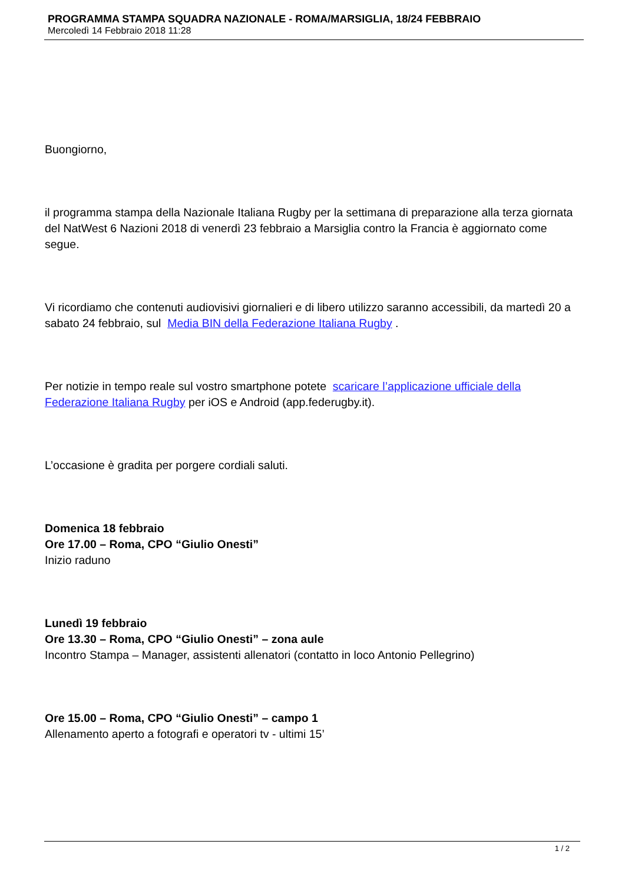PROGRAMMA STAMPA SQUADRA NAZIONALE - ROMA/MARSIGLIA, 18/24 FEBBRAIO
Mercoledì 14 Febbraio 2018 11:28
Buongiorno,
il programma stampa della Nazionale Italiana Rugby per la settimana di preparazione alla terza giornata del NatWest 6 Nazioni 2018 di venerdì 23 febbraio a Marsiglia contro la Francia è aggiornato come segue.
Vi ricordiamo che contenuti audiovisivi giornalieri e di libero utilizzo saranno accessibili, da martedì 20 a sabato 24 febbraio, sul Media BIN della Federazione Italiana Rugby .
Per notizie in tempo reale sul vostro smartphone potete scaricare l’applicazione ufficiale della Federazione Italiana Rugby per iOS e Android (app.federugby.it).
L’occasione è gradita per porgere cordiali saluti.
Domenica 18 febbraio
Ore 17.00 – Roma, CPO “Giulio Onesti”
Inizio raduno
Lunedì 19 febbraio
Ore 13.30 – Roma, CPO “Giulio Onesti” – zona aule
Incontro Stampa – Manager, assistenti allenatori (contatto in loco Antonio Pellegrino)
Ore 15.00 – Roma, CPO “Giulio Onesti” – campo 1
Allenamento aperto a fotografi e operatori tv - ultimi 15’
1 / 2